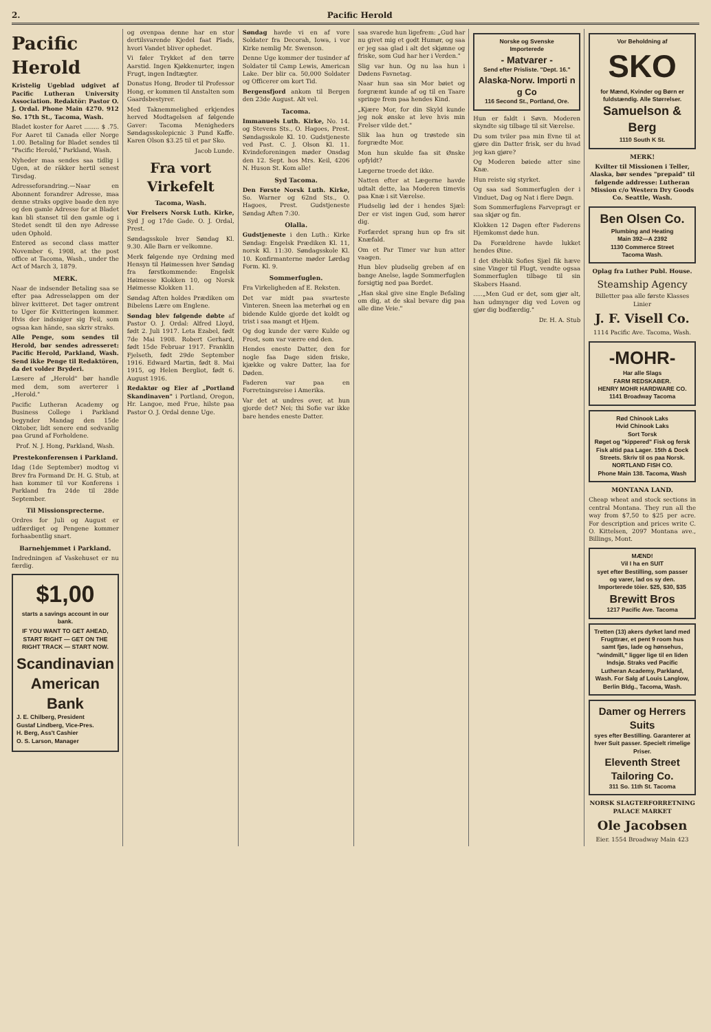2. Pacific Herold
Pacific Herold
Kristelig Ugeblad udgivet af Pacific Lutheran University Association. Redaktör: Pastor O. J. Ordal. Phone Main 4270. 912 So. 17th St., Tacoma, Wash.
Bladet koster for Aaret ........ $ .75. For Aaret til Canada eller Norge 1.00. Betaling for Bladet sendes til "Pacific Herold," Parkland, Wash.
Nyheder maa sendes saa tidlig i Ugen, at de räkker hertil senest Tirsdag.
Adresseforandring.—Naar en Abonnent forandrer Adresse, maa denne straks opgive baade den nye og den gamle Adresse for at Bladet kan bli stanset til den gamle og i Stedet sendt til den nye Adresse uden Ophold.
Entered as second class matter November 6, 1908, at the post office at Tacoma, Wash., under the Act of March 3, 1879.
MERK.
Naar de indsender Betaling saa se efter paa Adresselappen om der bliver kvitteret. Det tager omtrent to Uger för Kvitteringen kommer. Hvis der indsniger sig Feil, som ogsaa kan hände, saa skriv straks.
Alle Penge, som sendes til Herold, bør sendes adresseret: Pacific Herold, Parkland, Wash. Send ikke Penge til Redaktören, da det volder Bryderi.
Læsere af „Herold" bør handle med dem, som averterer i „Herold."
Pacific Lutheran Academy og Business College i Parkland begynder Mandag den 15de Oktober, lidt senere end sedvanlig paa Grund af Forholdene.
Prof. N. J. Hong, Parkland, Wash.
Prestekonferensen i Parkland.
Idag (1de September) modtog vi Brev fra Formand Dr. H. G. Stub, at han kommer til vor Konferens i Parkland fra 24de til 28de September.
Til Missionsprесterne.
Ordres for Juli og August er udfærdiget og Pengene kommer forhaabentlig snart.
Barnehjemmet i Parkland.
Indredningen af Vaskehuset er nu færdig.
$1,00
starts a savings account in our bank.
IF YOU WANT TO GET AHEAD, START RIGHT — GET ON THE RIGHT TRACK — START NOW.
Scandinavian American Bank
J. E. Chilberg, President
Gustaf Lindberg, Vice-Pres.
H. Berg, Ass't Cashier
O. S. Larson, Manager
og ovenpaa denne har en stor dertilsvarende Kjedel faat Plads, hvori Vandet bliver ophedet.
Vi føler Trykket af den tørre Aarstid. Ingen Kjøkkenurter, ingen Frugt, ingen Indtægter.
Donatus Hong, Broder til Professor Hong, er kommen til Anstalten som Gaardsbestyrer.
Med Taknemmelighed erkjendes herved Modtagelsen af følgende Gaver: Tacoma Menigheders Søndagsskolepicnic 3 Pund Kaffe. Karen Olson $3.25 til et par Sko.
Jacob Lunde.
Fra vort Virkefelt
Tacoma, Wash.
Vor Frelsers Norsk Luth. Kirke, Syd J og 17de Gade. O. J. Ordal, Prest.
Søndagsskole hver Søndag Kl. 9.30. Alle Barn er velkomne.
Merk følgende nye Ordning med Hensyn til Høimessen hver Søndag fra førstkommende: Engelsk Høimesse Klokken 10, og Norsk Høimesse Klokken 11.
Søndag Aften holdes Prædiken om Bibelens Lære om Englene.
Søndag blev følgende døbte af Pastor O. J. Ordal: Alfred Lloyd, født 2. Juli 1917. Leta Ezabel, født 7de Mai 1908. Robert Gerhard, født 15de Februar 1917. Franklin Fjelseth, født 29de September 1916. Edward Martin, født 8. Mai 1915, og Helen Bergliot, født 6. August 1916.
Redaktør og Eier af „Portland Skandinaven" i Portland, Oregon, Hr. Langoe, med Frue, hilste paa Pastor O. J. Ordal denne Uge.
Søndag havde vi en af vore Soldater fra Decorah, Iowa, i vor Kirke nemlig Mr. Swenson.
Denne Uge kommer der tusinder af Soldater til Camp Lewis, American Lake. Der blir ca. 50,000 Soldater og Officerer om kort Tid.
Bergensfjord ankom til Bergen den 23de August. Alt vel.
Tacoma.
Immanuels Luth. Kirke, No. 14. og Stevens Sts., O. Hagoes, Prest. Søndagsskole Kl. 10. Gudstjeneste ved Past. C. J. Olson Kl. 11. Kvindeforeningen møder Onsdag den 12. Sept. hos Mrs. Keil, 4206 N. Huson St. Kom alle!
Syd Tacoma.
Den Første Norsk Luth. Kirke, So. Warner og 62nd Sts., O. Hagoes, Prest. Gudstjeneste Søndag Aften 7:30.
Olalla.
Gudstjeneste i den Luth.: Kirke Søndag: Engelsk Prædiken Kl. 11, norsk Kl. 11:30. Søndagsskole Kl. 10. Konfirmanterne møder Lørdag Form. Kl. 9.
Sommerfuglen.
Fra Virkeligheden af E. Reksten.
Det var midt paa svarteste Vinteren. Sneen laa meterhøi og en bidende Kulde gjorde det koldt og trist i saa mangt et Hjem.
Og dog kunde der være Kulde og Frost, som var værre end den.
Hendes eneste Datter, den for nogle faa Dage siden friske, kjække og vakre Datter, laa for Døden.
Faderen var paa en Forretningsreise i Amerika.
Var det at undres over, at hun gjorde det? Nei; thi Sofie var ikke bare hendes eneste Datter.
saa svarede hun ligefrem: „Gud har nu givet mig et godt Humør, og saa er jeg saa glad i alt det skjønne og friske, som Gud har her i Verden."
Slig var hun. Og nu laa hun i Dødens Favnetag.
Naar hun saa sin Mor bøiet og forgræmt kunde af og til en Taare springe frem paa hendes Kind.
„Kjære Mor, for din Skyld kunde jeg nok ønske at leve hvis min Frelser vilde det."
Slik laa hun og trøstede sin forgrædte Mor.
Mon hun skulde faa sit Ønske opfyldt?
Lægerne troede det ikke.
Natten efter at Lægerne havde udtalt dette, laa Moderen timevis paa Knæ i sit Værelse.
Pludselig lød der i hendes Sjæl: Der er vist ingen Gud, som hører dig.
Forfærdet sprang hun op fra sit Knæfald.
Om et Par Timer var hun atter vaagen.
Hun blev pludselig greben af en bange Anelse, lagde Sommerfuglen forsigtig ned paa Bordet.
„Han skal give sine Engle Befaling om dig, at de skal bevare dig paa alle dine Veie."
Norske og Svenske
Importerede
- Matvarer -
Send efter Prisliste. "Dept. 16."
Alaska-Norw. Importi n g Co
116 Second St., Portland, Ore.
Hun er faldt i Søvn. Moderen skyndte sig tilbage til sit Værelse.
Du som tviler paa min Evne til at gjøre din Datter frisk, ser du hvad jeg kan gjøre?
Og Moderen bøiede atter sine Knæ.
Hun reiste sig styrket.
Og saa sad Sommerfuglen der i Vinduet, Dag og Nat i flere Døgn.
Som Sommerfuglens Farvepragt er saa skjør og fin.
Klokken 12 Dagen efter Faderens Hjemkomst døde hun.
Da Forældrene havde lukket hendes Øine.
I det Øieblik Sofies Sjæl fik hæve sine Vinger til Flugt, vendte ogsaa Sommerfuglen tilbage til sin Skabers Haand.
.....„Men Gud er det, som gjør alt, han udmynger dig ved Loven og gjør dig bodfærdig."
Dr. H. A. Stub
Vor Beholdning af
SKO
for Mænd, Kvinder og Børn er fuldstændig. Alle Størrelser.
Samuelson & Berg
1110 South K St.
MERK!
Kvilter til Missionen i Teller, Alaska, bør sendes "prepaid" til følgende addresse: Lutheran Mission c/o Western Dry Goods Co. Seattle, Wash.
Ben Olsen Co.
Plumbing and Heating
Main 392—A 2392
1130 Commerce Street
Tacoma Wash.
Oplag fra Luther Publ. House.
Steamship Agency
Billetter paa alle første Klasses Linier
J. F. Visell Co.
1114 Pacific Ave. Tacoma, Wash.
-MOHR-
Har alle Slags
FARM REDSKABER.
HENRY MOHR HARDWARE CO.
1141 Broadway Tacoma
Rød Chinook Laks
Hvid Chinook Laks
Sort Torsk
Røget og "kippered" Fisk og fersk Fisk altid paa Lager. 15th & Dock Streets. Skriv til os paa Norsk.
NORTLAND FISH CO.
Phone Main 138. Tacoma, Wash
MONTANA LAND.
Cheap wheat and stock sections in central Montana. They run all the way from $7,50 to $25 per acre. For description and prices write C. O. Kittelsen, 2097 Montana ave., Billings, Mont.
MÆND!
Vil I ha en SUIT
syet efter Bestilling, som passer og varer, lad os sy den. Importerede töier. $25, $30, $35
Brewitt Bros
1217 Pacific Ave. Tacoma
Tretten (13) akers dyrket land med Frugttrær, et pent 9 room hus samt fjøs, lade og hønsehus, "windmill," ligger lige til en liden Indsjø. Straks ved Pacific Lutheran Academy, Parkland, Wash. For Salg af Louis Langlow, Berlin Bldg., Tacoma, Wash.
Damer og Herrers Suits
syes efter Bestilling. Garanterer at hver Suit passer. Specielt rimelige Priser.
Eleventh Street Tailoring Co.
311 So. 11th St. Tacoma
NORSK SLAGTERFORRETNING PALACE MARKET
Ole Jacobsen
Eier. 1554 Broadway Main 423